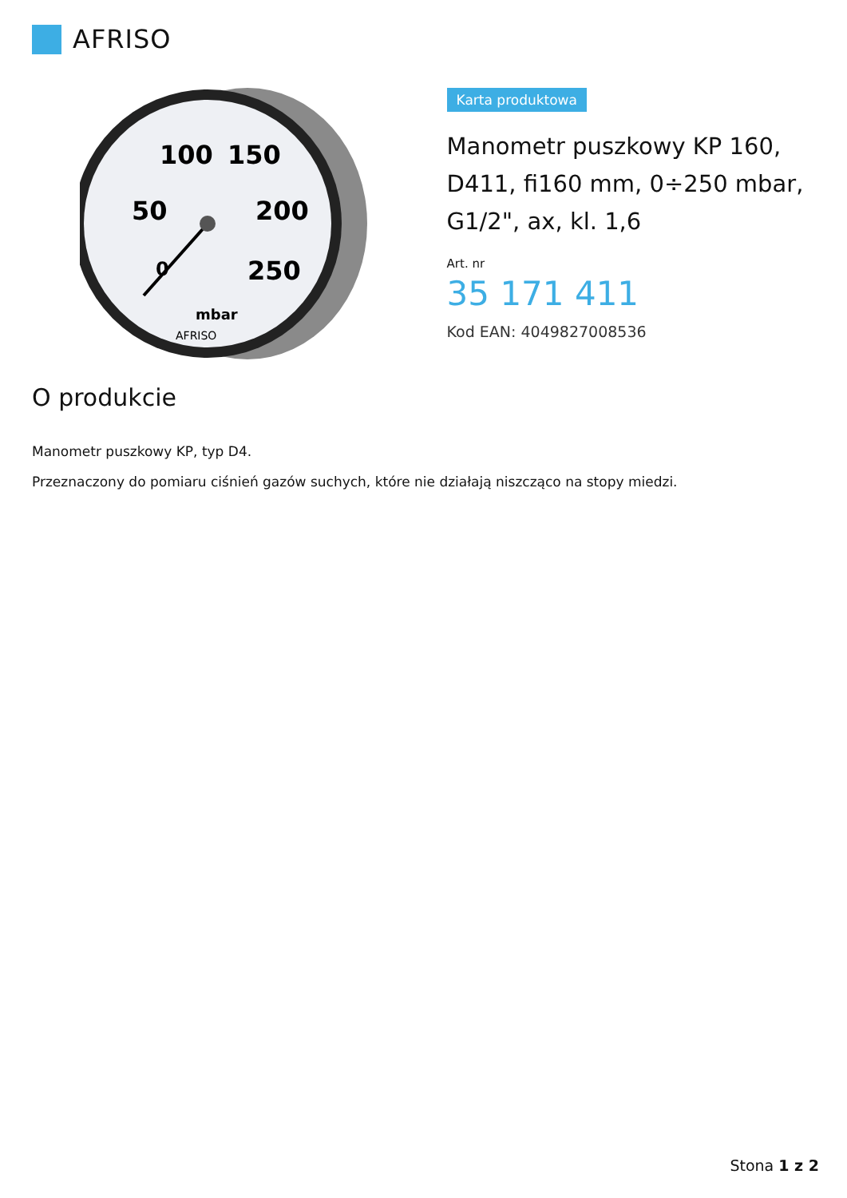AFRISO
100
150
50
200
250
0
mbar
AFRISO
Karta produktowa
Manometr puszkowy KP 160, D411, fi160 mm, 0÷250 mbar, G1/2", ax, kl. 1,6
Art. nr
35 171 411
Kod EAN: 4049827008536
O produkcie
Manometr puszkowy KP, typ D4.
Przeznaczony do pomiaru ciśnień gazów suchych, które nie działają niszcząco na stopy miedzi.
Stona 1 z 2